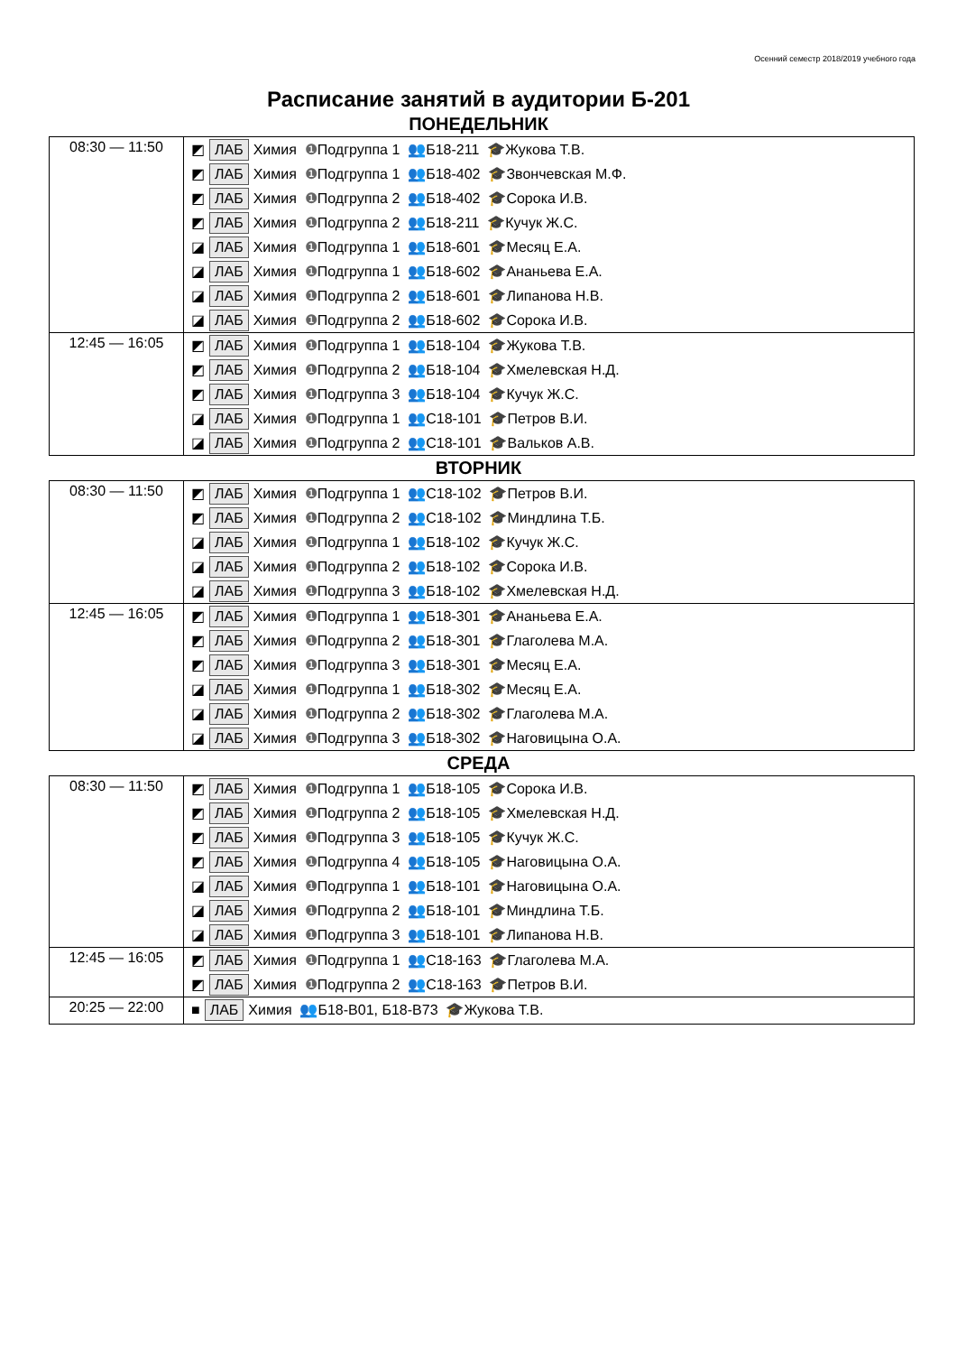Осенний семестр 2018/2019 учебного года
Расписание занятий в аудитории Б-201
ПОНЕДЕЛЬНИК
| 08:30 — 11:50 | ◩ ЛАБ Химия ❶ Подгруппа 1 👥 Б18-211 🎓 Жукова Т.В. ◩ ЛАБ Химия ❶ Подгруппа 1 👥 Б18-402 🎓 Звончевская М.Ф. ◩ ЛАБ Химия ❶ Подгруппа 2 👥 Б18-402 🎓 Сорока И.В. ◩ ЛАБ Химия ❶ Подгруппа 2 👥 Б18-211 🎓 Кучук Ж.С. ◪ ЛАБ Химия ❶ Подгруппа 1 👥 Б18-601 🎓 Месяц Е.А. ◪ ЛАБ Химия ❶ Подгруппа 1 👥 Б18-602 🎓 Ананьева Е.А. ◪ ЛАБ Химия ❶ Подгруппа 2 👥 Б18-601 🎓 Липанова Н.В. ◪ ЛАБ Химия ❶ Подгруппа 2 👥 Б18-602 🎓 Сорока И.В. |
| 12:45 — 16:05 | ◩ ЛАБ Химия ❶ Подгруппа 1 👥 Б18-104 🎓 Жукова Т.В. ◩ ЛАБ Химия ❶ Подгруппа 2 👥 Б18-104 🎓 Хмелевская Н.Д. ◩ ЛАБ Химия ❶ Подгруппа 3 👥 Б18-104 🎓 Кучук Ж.С. ◪ ЛАБ Химия ❶ Подгруппа 1 👥 С18-101 🎓 Петров В.И. ◪ ЛАБ Химия ❶ Подгруппа 2 👥 С18-101 🎓 Вальков А.В. |
ВТОРНИК
| 08:30 — 11:50 | ◩ ЛАБ Химия ❶ Подгруппа 1 👥 С18-102 🎓 Петров В.И. ◩ ЛАБ Химия ❶ Подгруппа 2 👥 С18-102 🎓 Миндлина Т.Б. ◪ ЛАБ Химия ❶ Подгруппа 1 👥 Б18-102 🎓 Кучук Ж.С. ◪ ЛАБ Химия ❶ Подгруппа 2 👥 Б18-102 🎓 Сорока И.В. ◪ ЛАБ Химия ❶ Подгруппа 3 👥 Б18-102 🎓 Хмелевская Н.Д. |
| 12:45 — 16:05 | ◩ ЛАБ Химия ❶ Подгруппа 1 👥 Б18-301 🎓 Ананьева Е.А. ◩ ЛАБ Химия ❶ Подгруппа 2 👥 Б18-301 🎓 Глаголева М.А. ◩ ЛАБ Химия ❶ Подгруппа 3 👥 Б18-301 🎓 Месяц Е.А. ◪ ЛАБ Химия ❶ Подгруппа 1 👥 Б18-302 🎓 Месяц Е.А. ◪ ЛАБ Химия ❶ Подгруппа 2 👥 Б18-302 🎓 Глаголева М.А. ◪ ЛАБ Химия ❶ Подгруппа 3 👥 Б18-302 🎓 Наговицына О.А. |
СРЕДА
| 08:30 — 11:50 | ◩ ЛАБ Химия ❶ Подгруппа 1 👥 Б18-105 🎓 Сорока И.В. ◩ ЛАБ Химия ❶ Подгруппа 2 👥 Б18-105 🎓 Хмелевская Н.Д. ◩ ЛАБ Химия ❶ Подгруппа 3 👥 Б18-105 🎓 Кучук Ж.С. ◩ ЛАБ Химия ❶ Подгруппа 4 👥 Б18-105 🎓 Наговицына О.А. ◪ ЛАБ Химия ❶ Подгруппа 1 👥 Б18-101 🎓 Наговицына О.А. ◪ ЛАБ Химия ❶ Подгруппа 2 👥 Б18-101 🎓 Миндлина Т.Б. ◪ ЛАБ Химия ❶ Подгруппа 3 👥 Б18-101 🎓 Липанова Н.В. |
| 12:45 — 16:05 | ◩ ЛАБ Химия ❶ Подгруппа 1 👥 С18-163 🎓 Глаголева М.А. ◩ ЛАБ Химия ❶ Подгруппа 2 👥 С18-163 🎓 Петров В.И. |
| 20:25 — 22:00 | ■ ЛАБ Химия 👥 Б18-В01, Б18-В73 🎓 Жукова Т.В. |